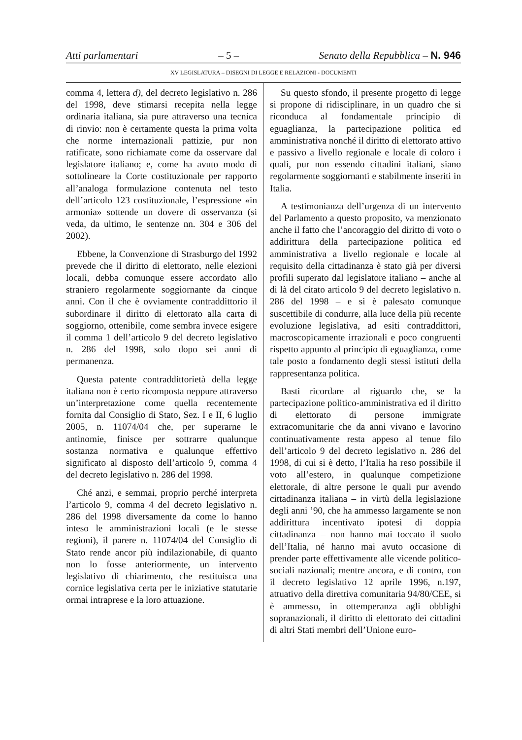Atti parlamentari – 5 – Senato della Repubblica – N. 946
XV LEGISLATURA – DISEGNI DI LEGGE E RELAZIONI - DOCUMENTI
comma 4, lettera d), del decreto legislativo n. 286 del 1998, deve stimarsi recepita nella legge ordinaria italiana, sia pure attraverso una tecnica di rinvio: non è certamente questa la prima volta che norme internazionali pattizie, pur non ratificate, sono richiamate come da osservare dal legislatore italiano; e, come ha avuto modo di sottolineare la Corte costituzionale per rapporto all’analoga formulazione contenuta nel testo dell’articolo 123 costituzionale, l’espressione «in armonia» sottende un dovere di osservanza (si veda, da ultimo, le sentenze nn. 304 e 306 del 2002).
Ebbene, la Convenzione di Strasburgo del 1992 prevede che il diritto di elettorato, nelle elezioni locali, debba comunque essere accordato allo straniero regolarmente soggiornante da cinque anni. Con il che è ovviamente contraddittorio il subordinare il diritto di elettorato alla carta di soggiorno, ottenibile, come sembra invece esigere il comma 1 dell’articolo 9 del decreto legislativo n. 286 del 1998, solo dopo sei anni di permanenza.
Questa patente contraddittorietà della legge italiana non è certo ricomposta neppure attraverso un’interpretazione come quella recentemente fornita dal Consiglio di Stato, Sez. I e II, 6 luglio 2005, n. 11074/04 che, per superarne le antinomie, finisce per sottrarre qualunque sostanza normativa e qualunque effettivo significato al disposto dell’articolo 9, comma 4 del decreto legislativo n. 286 del 1998.
Ché anzi, e semmai, proprio perché interpreta l’articolo 9, comma 4 del decreto legislativo n. 286 del 1998 diversamente da come lo hanno inteso le amministrazioni locali (e le stesse regioni), il parere n. 11074/04 del Consiglio di Stato rende ancor più indilazionabile, di quanto non lo fosse anteriormente, un intervento legislativo di chiarimento, che restituisca una cornice legislativa certa per le iniziative statutarie ormai intraprese e la loro attuazione.
Su questo sfondo, il presente progetto di legge si propone di ridisciplinare, in un quadro che si riconduca al fondamentale principio di eguaglianza, la partecipazione politica ed amministrativa nonché il diritto di elettorato attivo e passivo a livello regionale e locale di coloro i quali, pur non essendo cittadini italiani, siano regolarmente soggiornanti e stabilmente inseriti in Italia.
A testimonianza dell’urgenza di un intervento del Parlamento a questo proposito, va menzionato anche il fatto che l’ancoraggio del diritto di voto o addirittura della partecipazione politica ed amministrativa a livello regionale e locale al requisito della cittadinanza è stato già per diversi profili superato dal legislatore italiano – anche al di là del citato articolo 9 del decreto legislativo n. 286 del 1998 – e si è palesato comunque suscettibile di condurre, alla luce della più recente evoluzione legislativa, ad esiti contraddittori, macroscopicamente irrazionali e poco congruenti rispetto appunto al principio di eguaglianza, come tale posto a fondamento degli stessi istituti della rappresentanza politica.
Basti ricordare al riguardo che, se la partecipazione politico-amministrativa ed il diritto di elettorato di persone immigrate extracomunitarie che da anni vivano e lavorino continuativamente resta appeso al tenue filo dell’articolo 9 del decreto legislativo n. 286 del 1998, di cui si è detto, l’Italia ha reso possibile il voto all’estero, in qualunque competizione elettorale, di altre persone le quali pur avendo cittadinanza italiana – in virtù della legislazione degli anni ’90, che ha ammesso largamente se non addirittura incentivato ipotesi di doppia cittadinanza – non hanno mai toccato il suolo dell’Italia, né hanno mai avuto occasione di prender parte effettivamente alle vicende politico-sociali nazionali; mentre ancora, e di contro, con il decreto legislativo 12 aprile 1996, n.197, attuativo della direttiva comunitaria 94/80/CEE, si è ammesso, in ottemperanza agli obblighi sopranazionali, il diritto di elettorato dei cittadini di altri Stati membri dell’Unione euro-